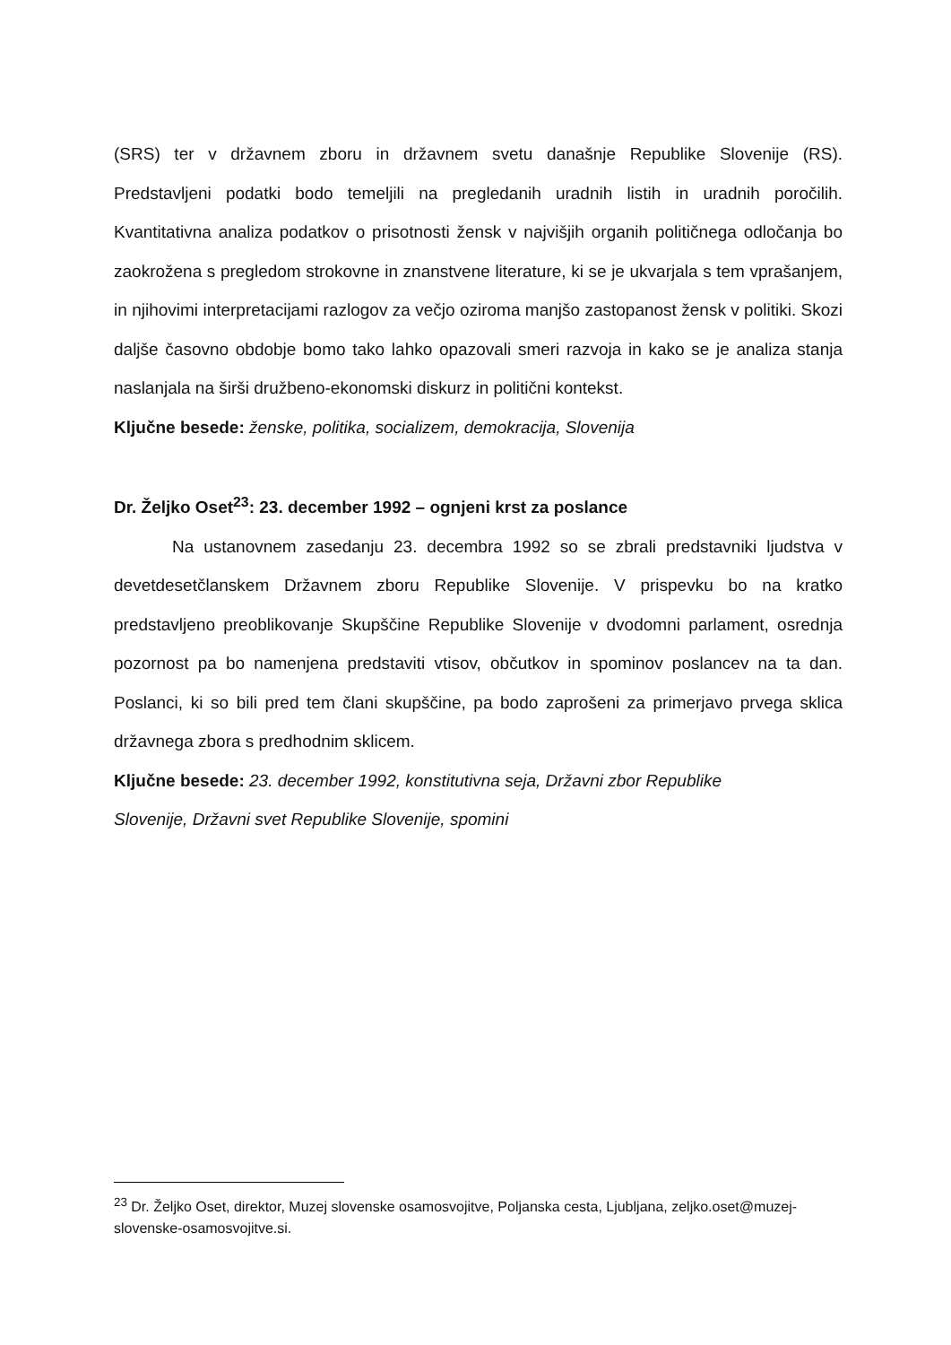(SRS) ter v državnem zboru in državnem svetu današnje Republike Slovenije (RS). Predstavljeni podatki bodo temeljili na pregledanih uradnih listih in uradnih poročilih. Kvantitativna analiza podatkov o prisotnosti žensk v najvišjih organih političnega odločanja bo zaokrožena s pregledom strokovne in znanstvene literature, ki se je ukvarjala s tem vprašanjem, in njihovimi interpretacijami razlogov za večjo oziroma manjšo zastopanost žensk v politiki. Skozi daljše časovno obdobje bomo tako lahko opazovali smeri razvoja in kako se je analiza stanja naslanjala na širši družbeno-ekonomski diskurz in politični kontekst.
Ključne besede: ženske, politika, socializem, demokracija, Slovenija
Dr. Željko Oset<sup>23</sup>: 23. december 1992 – ognjeni krst za poslance
Na ustanovnem zasedanju 23. decembra 1992 so se zbrali predstavniki ljudstva v devetdesetčlanskem Državnem zboru Republike Slovenije. V prispevku bo na kratko predstavljeno preoblikovanje Skupščine Republike Slovenije v dvodomni parlament, osrednja pozornost pa bo namenjena predstaviti vtisov, občutkov in spominov poslancev na ta dan. Poslanci, ki so bili pred tem člani skupščine, pa bodo zaprošeni za primerjavo prvega sklica državnega zbora s predhodnim sklicem.
Ključne besede: 23. december 1992, konstitutivna seja, Državni zbor Republike
Slovenije, Državni svet Republike Slovenije, spomini
<sup>23</sup> Dr. Željko Oset, direktor, Muzej slovenske osamosvojitve, Poljanska cesta, Ljubljana, zeljko.oset@muzej-slovenske-osamosvojitve.si.